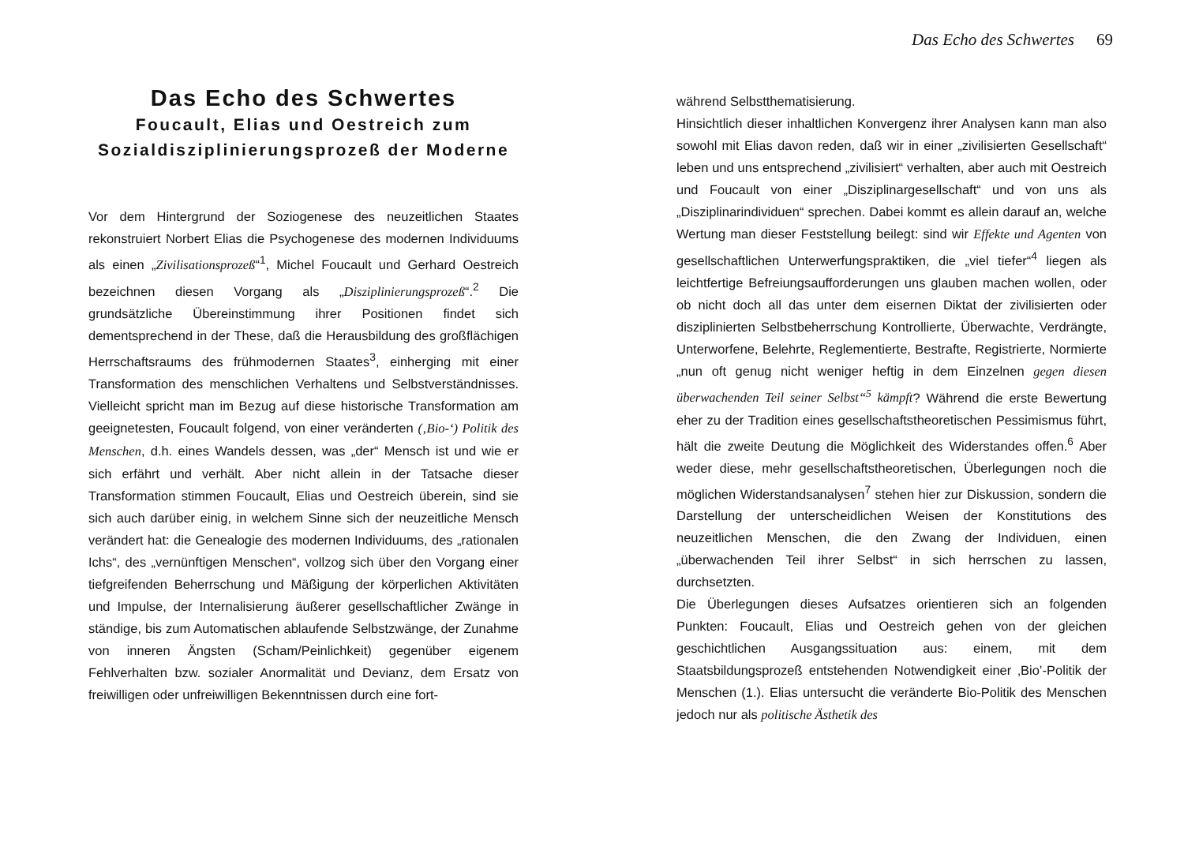Das Echo des Schwertes 69
Das Echo des Schwertes
Foucault, Elias und Oestreich zum Sozialdisziplinierungsprozeß der Moderne
Vor dem Hintergrund der Soziogenese des neuzeitlichen Staates rekonstruiert Norbert Elias die Psychogenese des modernen Individuums als einen „Zivilisationsprozeß“<sup>1</sup>, Michel Foucault und Gerhard Oestreich bezeichnen diesen Vorgang als „Disziplinierungsprozeß“.<sup>2</sup> Die grundsätzliche Übereinstimmung ihrer Positionen findet sich dementsprechend in der These, daß die Herausbildung des großflächigen Herrschaftsraums des frühmodernen Staates<sup>3</sup>, einherging mit einer Transformation des menschlichen Verhaltens und Selbstverständnisses. Vielleicht spricht man im Bezug auf diese historische Transformation am geeignetesten, Foucault folgend, von einer veränderten (‚Bio-‘) Politik des Menschen, d.h. eines Wandels dessen, was „der“ Mensch ist und wie er sich erfährt und verhält. Aber nicht allein in der Tatsache dieser Transformation stimmen Foucault, Elias und Oestreich überein, sind sie sich auch darüber einig, in welchem Sinne sich der neuzeitliche Mensch verändert hat: die Genealogie des modernen Individuums, des „rationalen Ichs“, des „vernünftigen Menschen“, vollzog sich über den Vorgang einer tiefgreifenden Beherrschung und Mäßigung der körperlichen Aktivitäten und Impulse, der Internalisierung äußerer gesellschaftlicher Zwänge in ständige, bis zum Automatischen ablaufende Selbstzwänge, der Zunahme von inneren Ängsten (Scham/Peinlichkeit) gegenüber eigenem Fehlverhalten bzw. sozialer Anormalität und Devianz, dem Ersatz von freiwilligen oder unfreiwilligen Bekenntnissen durch eine fort-
während Selbstthematisierung.
Hinsichtlich dieser inhaltlichen Konvergenz ihrer Analysen kann man also sowohl mit Elias davon reden, daß wir in einer „zivilisierten Gesellschaft“ leben und uns entsprechend „zivilisiert“ verhalten, aber auch mit Oestreich und Foucault von einer „Disziplinargesellschaft“ und von uns als „Disziplinarindividuen“ sprechen. Dabei kommt es allein darauf an, welche Wertung man dieser Feststellung beilegt: sind wir Effekte und Agenten von gesellschaftlichen Unterwerfungspraktiken, die „viel tiefer“<sup>4</sup> liegen als leichtfertige Befreiungsaufforderungen uns glauben machen wollen, oder ob nicht doch all das unter dem eisernen Diktat der zivilisierten oder disziplinierten Selbstbeherrschung Kontrollierte, Überwachte, Verdrängte, Unterworfene, Belehrte, Reglementierte, Bestrafte, Registrierte, Normierte „nun oft genug nicht weniger heftig in dem Einzelnen gegen diesen überwachenden Teil seiner Selbst“<sup>5</sup> kämpft? Während die erste Bewertung eher zu der Tradition eines gesellschaftstheoretischen Pessimismus führt, hält die zweite Deutung die Möglichkeit des Widerstandes offen.<sup>6</sup> Aber weder diese, mehr gesellschaftstheoretischen, Überlegungen noch die möglichen Widerstandsanalysen<sup>7</sup> stehen hier zur Diskussion, sondern die Darstellung der unterscheidlichen Weisen der Konstitutions des neuzeitlichen Menschen, die den Zwang der Individuen, einen „überwachenden Teil ihrer Selbst“ in sich herrschen zu lassen, durchsetzten.
Die Überlegungen dieses Aufsatzes orientieren sich an folgenden Punkten: Foucault, Elias und Oestreich gehen von der gleichen geschichtlichen Ausgangssituation aus: einem, mit dem Staatsbildungsprozeß entstehenden Notwendigkeit einer ‚Bio’-Politik der Menschen (1.). Elias untersucht die veränderte Bio-Politik des Menschen jedoch nur als politische Ästhetik des